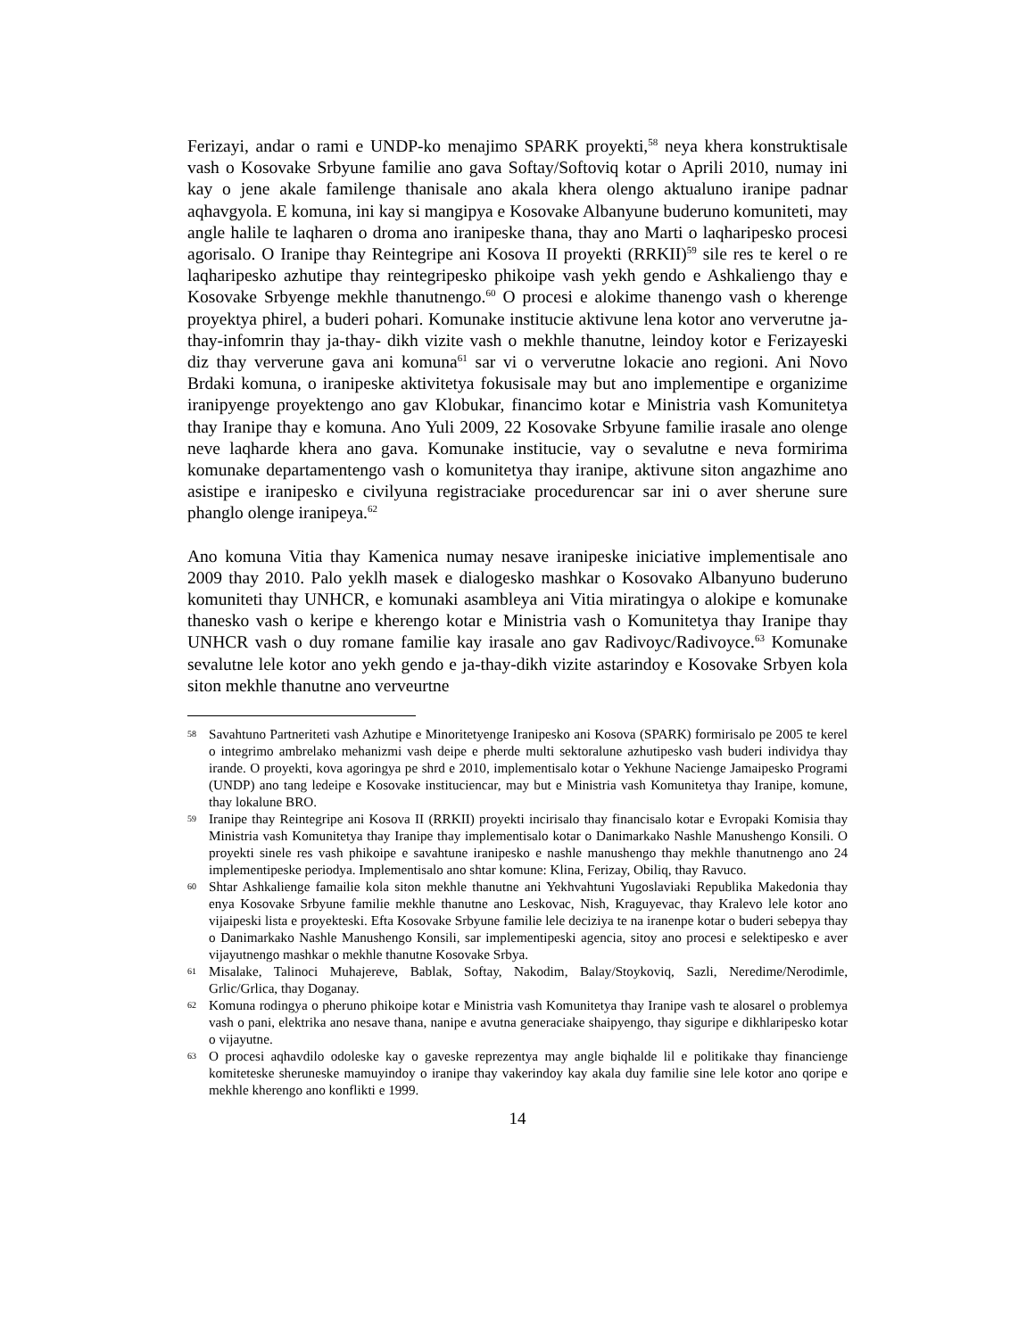Ferizayi, andar o rami e UNDP-ko menajimo SPARK proyekti,<sup>58</sup> neya khera konstruktisale vash o Kosovake Srbyune familie ano gava Softay/Softoviq kotar o Aprili 2010, numay ini kay o jene akale familenge thanisale ano akala khera olengo aktualuno iranipe padnar aqhavgyola. E komuna, ini kay si mangipya e Kosovake Albanyune buderuno komuniteti, may angle halile te laqharen o droma ano iranipeske thana, thay ano Marti o laqharipesko procesi agorisalo. O Iranipe thay Reintegripe ani Kosova II proyekti (RRKII)<sup>59</sup> sile res te kerel o re laqharipesko azhutipe thay reintegripesko phikoipe vash yekh gendo e Ashkaliengo thay e Kosovake Srbyenge mekhle thanutnengo.<sup>60</sup> O procesi e alokime thanengo vash o kherenge proyektya phirel, a buderi pohari. Komunake institucie aktivune lena kotor ano ververutne ja-thay-infomrin thay ja-thay- dikh vizite vash o mekhle thanutne, leindoy kotor e Ferizayeski diz thay ververune gava ani komuna<sup>61</sup> sar vi o ververutne lokacie ano regioni. Ani Novo Brdaki komuna, o iranipeske aktivitetya fokusisale may but ano implementipe e organizime iranipyenge proyektengo ano gav Klobukar, financimo kotar e Ministria vash Komunitetya thay Iranipe thay e komuna. Ano Yuli 2009, 22 Kosovake Srbyune familie irasale ano olenge neve laqharde khera ano gava. Komunake institucie, vay o sevalutne e neva formirima komunake departamentengo vash o komunitetya thay iranipe, aktivune siton angazhime ano asistipe e iranipesko e civilyuna registraciake procedurencar sar ini o aver sherune sure phanglo olenge iranipeya.<sup>62</sup>
Ano komuna Vitia thay Kamenica numay nesave iranipeske iniciative implementisale ano 2009 thay 2010. Palo yeklh masek e dialogesko mashkar o Kosovako Albanyuno buderuno komuniteti thay UNHCR, e komunaki asambleya ani Vitia miratingya o alokipe e komunake thanesko vash o keripe e kherengo kotar e Ministria vash o Komunitetya thay Iranipe thay UNHCR vash o duy romane familie kay irasale ano gav Radivoyc/Radivoyce.<sup>63</sup> Komunake sevalutne lele kotor ano yekh gendo e ja-thay-dikh vizite astarindoy e Kosovake Srbyen kola siton mekhle thanutne ano verveurtne
58 Savahtuno Partneriteti vash Azhutipe e Minoritetyenge Iranipesko ani Kosova (SPARK) formirisalo pe 2005 te kerel o integrimo ambrelako mehanizmi vash deipe e pherde multi sektoralune azhutipesko vash buderi individya thay irande. O proyekti, kova agoringya pe shrd e 2010, implementisalo kotar o Yekhune Nacienge Jamaipesko Programi (UNDP) ano tang ledeipe e Kosovake instituciencar, may but e Ministria vash Komunitetya thay Iranipe, komune, thay lokalune BRO.
59 Iranipe thay Reintegripe ani Kosova II (RRKII) proyekti incirisalo thay financisalo kotar e Evropaki Komisia thay Ministria vash Komunitetya thay Iranipe thay implementisalo kotar o Danimarkako Nashle Manushengo Konsili. O proyekti sinele res vash phikoipe e savahtune iranipesko e nashle manushengo thay mekhle thanutnengo ano 24 implementipeske periodya. Implementisalo ano shtar komune: Klina, Ferizay, Obiliq, thay Ravuco.
60 Shtar Ashkalienge famailie kola siton mekhle thanutne ani Yekhvahtuni Yugoslaviaki Republika Makedonia thay enya Kosovake Srbyune familie mekhle thanutne ano Leskovac, Nish, Kraguyevac, thay Kralevo lele kotor ano vijaipeski lista e proyekteski. Efta Kosovake Srbyune familie lele deciziya te na iranenpe kotar o buderi sebepya thay o Danimarkako Nashle Manushengo Konsili, sar implementipeski agencia, sitoy ano procesi e selektipesko e aver vijayutnengo mashkar o mekhle thanutne Kosovake Srbya.
61 Misalake, Talinoci Muhajereve, Bablak, Softay, Nakodim, Balay/Stoykoviq, Sazli, Neredime/Nerodimle, Grlic/Grlica, thay Doganay.
62 Komuna rodingya o pheruno phikoipe kotar e Ministria vash Komunitetya thay Iranipe vash te alosarel o problemya vash o pani, elektrika ano nesave thana, nanipe e avutna generaciake shaipyengo, thay siguripe e dikhlaripesko kotar o vijayutne.
63 O procesi aqhavdilo odoleske kay o gaveske reprezentya may angle biqhalde lil e politikake thay financienge komiteteske sheruneske mamuyindoy o iranipe thay vakerindoy kay akala duy familie sine lele kotor ano qoripe e mekhle kherengo ano konflikti e 1999.
14